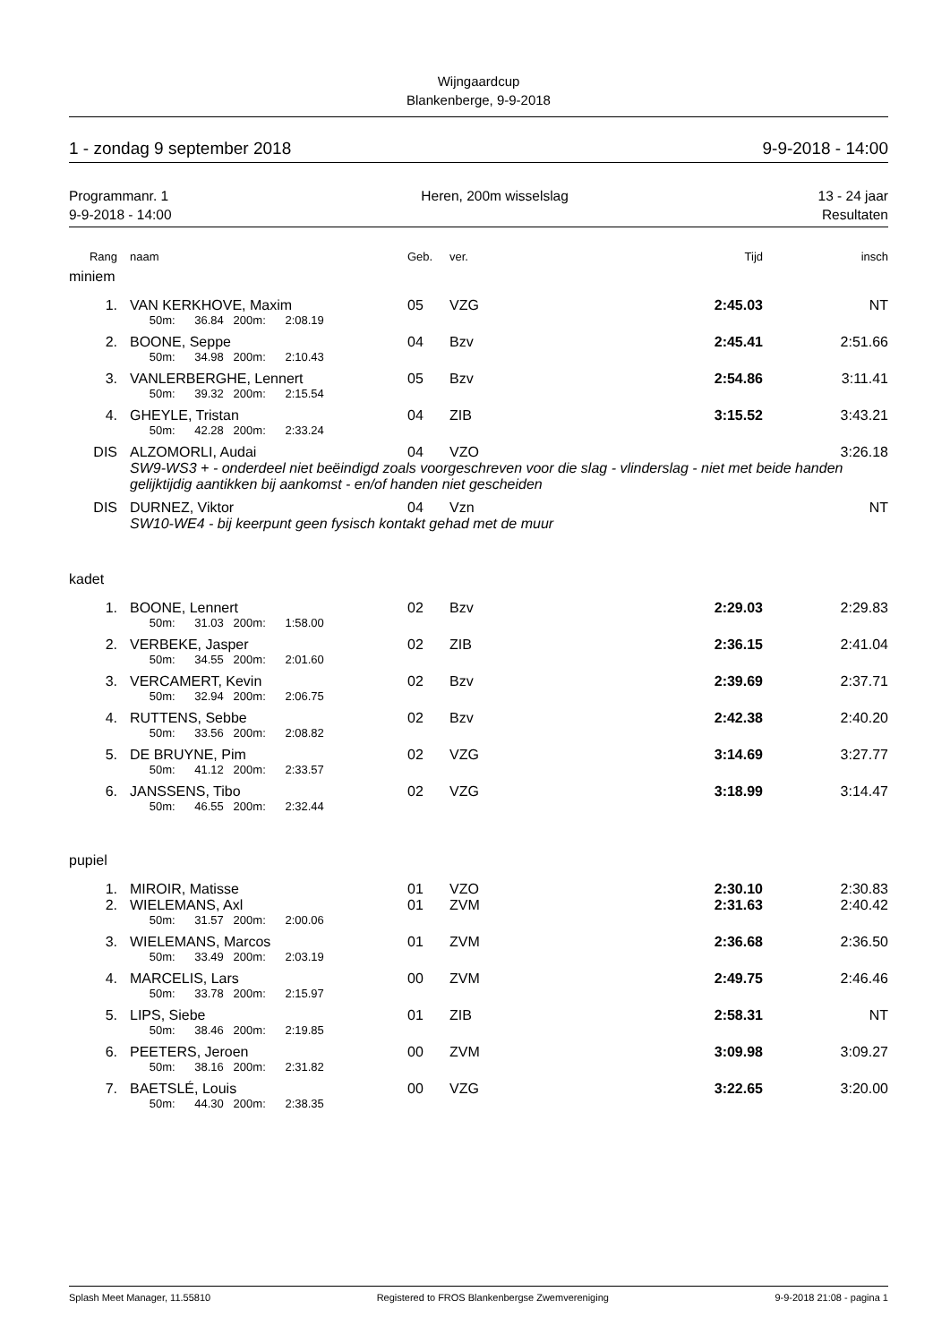Wijngaardcup
Blankenberge, 9-9-2018
1 - zondag 9 september 2018 9-9-2018 - 14:00
Programmanr. 1
9-9-2018 - 14:00 Heren, 200m wisselslag 13 - 24 jaar
Resultaten
| Rang | naam | Geb. | ver. | Tijd | insch |
| --- | --- | --- | --- | --- | --- |
| miniem | | | | | |
| 1. | VAN KERKHOVE, Maxim | 05 | VZG | 2:45.03 | NT |
| | 50m: 36.84 200m: 2:08.19 | | | | |
| 2. | BOONE, Seppe | 04 | Bzv | 2:45.41 | 2:51.66 |
| | 50m: 34.98 200m: 2:10.43 | | | | |
| 3. | VANLERBERGHE, Lennert | 05 | Bzv | 2:54.86 | 3:11.41 |
| | 50m: 39.32 200m: 2:15.54 | | | | |
| 4. | GHEYLE, Tristan | 04 | ZIB | 3:15.52 | 3:43.21 |
| | 50m: 42.28 200m: 2:33.24 | | | | |
| DIS | ALZOMORLI, Audai | 04 | VZO | | 3:26.18 |
| | SW9-WS3 + - onderdeel niet beëindigd zoals voorgeschreven voor die slag - vlinderslag - niet met beide handen gelijktijdig aantikken bij aankomst - en/of handen niet gescheiden | | | | |
| DIS | DURNEZ, Viktor | 04 | Vzn | | NT |
| | SW10-WE4 - bij keerpunt geen fysisch kontakt gehad met de muur | | | | |
| kadet | | | | | |
| 1. | BOONE, Lennert | 02 | Bzv | 2:29.03 | 2:29.83 |
| | 50m: 31.03 200m: 1:58.00 | | | | |
| 2. | VERBEKE, Jasper | 02 | ZIB | 2:36.15 | 2:41.04 |
| | 50m: 34.55 200m: 2:01.60 | | | | |
| 3. | VERCAMERT, Kevin | 02 | Bzv | 2:39.69 | 2:37.71 |
| | 50m: 32.94 200m: 2:06.75 | | | | |
| 4. | RUTTENS, Sebbe | 02 | Bzv | 2:42.38 | 2:40.20 |
| | 50m: 33.56 200m: 2:08.82 | | | | |
| 5. | DE BRUYNE, Pim | 02 | VZG | 3:14.69 | 3:27.77 |
| | 50m: 41.12 200m: 2:33.57 | | | | |
| 6. | JANSSENS, Tibo | 02 | VZG | 3:18.99 | 3:14.47 |
| | 50m: 46.55 200m: 2:32.44 | | | | |
| pupiel | | | | | |
| 1. | MIROIR, Matisse | 01 | VZO | 2:30.10 | 2:30.83 |
| 2. | WIELEMANS, Axl | 01 | ZVM | 2:31.63 | 2:40.42 |
| | 50m: 31.57 200m: 2:00.06 | | | | |
| 3. | WIELEMANS, Marcos | 01 | ZVM | 2:36.68 | 2:36.50 |
| | 50m: 33.49 200m: 2:03.19 | | | | |
| 4. | MARCELIS, Lars | 00 | ZVM | 2:49.75 | 2:46.46 |
| | 50m: 33.78 200m: 2:15.97 | | | | |
| 5. | LIPS, Siebe | 01 | ZIB | 2:58.31 | NT |
| | 50m: 38.46 200m: 2:19.85 | | | | |
| 6. | PEETERS, Jeroen | 00 | ZVM | 3:09.98 | 3:09.27 |
| | 50m: 38.16 200m: 2:31.82 | | | | |
| 7. | BAETSLÉ, Louis | 00 | VZG | 3:22.65 | 3:20.00 |
| | 50m: 44.30 200m: 2:38.35 | | | | |
Splash Meet Manager, 11.55810 Registered to FROS Blankenbergse Zwemvereniging 9-9-2018 21:08 - pagina 1